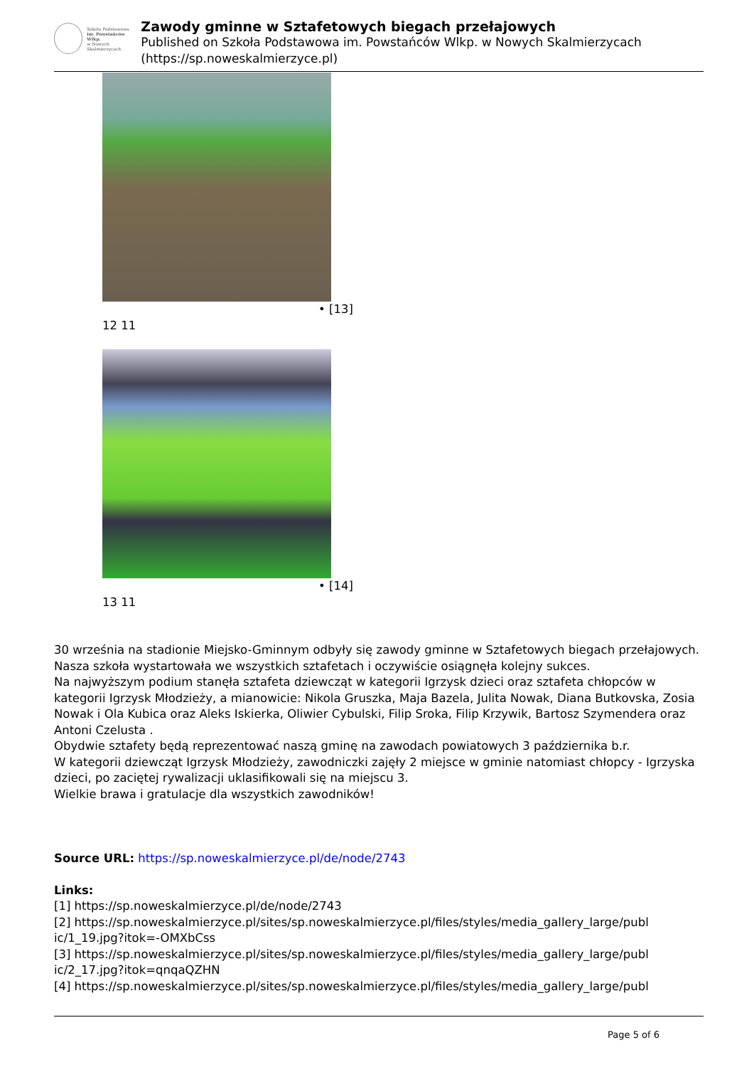Szkoła Podstawowa
im. Powstańców Wlkp.
w Nowych Skalmierzycach
Zawody gminne w Sztafetowych biegach przełajowych
Published on Szkoła Podstawowa im. Powstańców Wlkp. w Nowych Skalmierzycach (https://sp.noweskalmierzyce.pl)
• [13]
12 11
• [14]
13 11
30 września na stadionie Miejsko-Gminnym odbyły się zawody gminne w Sztafetowych biegach przełajowych.
Nasza szkoła wystartowała we wszystkich sztafetach i oczywiście osiągnęła kolejny sukces.
Na najwyższym podium stanęła sztafeta dziewcząt w kategorii Igrzysk dzieci oraz sztafeta chłopców w kategorii Igrzysk Młodzieży, a mianowicie: Nikola Gruszka, Maja Bazela, Julita Nowak, Diana Butkovska, Zosia Nowak i Ola Kubica oraz Aleks Iskierka, Oliwier Cybulski, Filip Sroka, Filip Krzywik, Bartosz Szymendera oraz Antoni Czelusta .
Obydwie sztafety będą reprezentować naszą gminę na zawodach powiatowych 3 października b.r.
W kategorii dziewcząt Igrzysk Młodzieży, zawodniczki zajęły 2 miejsce w gminie natomiast chłopcy - Igrzyska dzieci, po zaciętej rywalizacji uklasifikowali się na miejscu 3.
Wielkie brawa i gratulacje dla wszystkich zawodników!
Source URL: https://sp.noweskalmierzyce.pl/de/node/2743
Links:
[1] https://sp.noweskalmierzyce.pl/de/node/2743
[2] https://sp.noweskalmierzyce.pl/sites/sp.noweskalmierzyce.pl/files/styles/media_gallery_large/publ ic/1_19.jpg?itok=-OMXbCss
[3] https://sp.noweskalmierzyce.pl/sites/sp.noweskalmierzyce.pl/files/styles/media_gallery_large/publ ic/2_17.jpg?itok=qnqaQZHN
[4] https://sp.noweskalmierzyce.pl/sites/sp.noweskalmierzyce.pl/files/styles/media_gallery_large/publ
Page 5 of 6